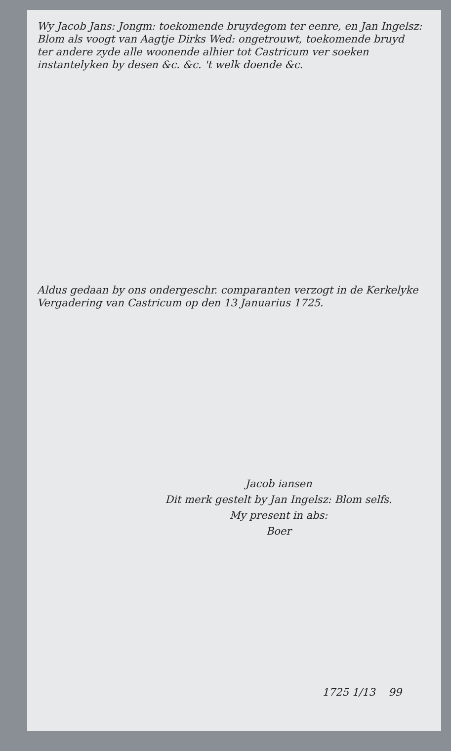Wy Jacob Jans: Jongm: toekomende bruydegom ter eenre, en Jan Ingelsz: Blom als voogt van Aagtje Dirks Wed: ongetrouwt, toekomende bruyd ter andere zyde alle woonende alhier tot Castricum ver soeken instantelyken by desen &c. &c. 't welk doende &c.
Aldus gedaan by ons ondergeschr. comparanten verzogt in de Kerkelyke Vergadering van Castricum op den 13 Januarius 1725.
Jacob iansen
Dit merk gestelt by Jan Ingelsz: Blom selfs.
My present in abs:
Boer
1725 1/13 99